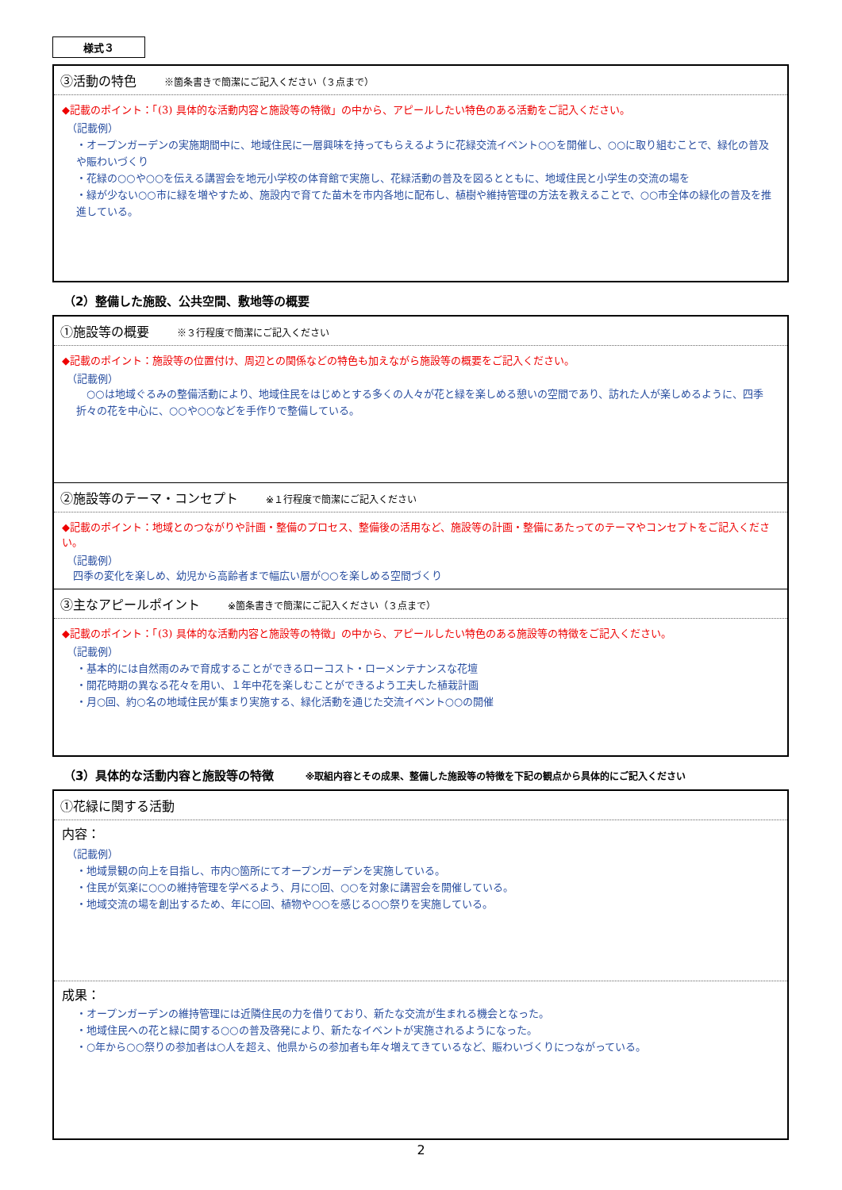様式３
③活動の特色 ※箇条書きで簡潔にご記入ください（３点まで）
◆記載のポイント：「(3) 具体的な活動内容と施設等の特徴」の中から、アピールしたい特色のある活動をご記入ください。
（記載例）
・オープンガーデンの実施期間中に、地域住民に一層興味を持ってもらえるように花緑交流イベント○○を開催し、○○に取り組むことで、緑化の普及や賑わいづくり
・花緑の○○や○○を伝える講習会を地元小学校の体育館で実施し、花緑活動の普及を図るとともに、地域住民と小学生の交流の場を
・緑が少ない○○市に緑を増やすため、施設内で育てた苗木を市内各地に配布し、植樹や維持管理の方法を教えることで、○○市全体の緑化の普及を推進している。
（2）整備した施設、公共空間、敷地等の概要
①施設等の概要 ※３行程度で簡潔にご記入ください
◆記載のポイント：施設等の位置付け、周辺との関係などの特色も加えながら施設等の概要をご記入ください。
（記載例）
　○○は地域ぐるみの整備活動により、地域住民をはじめとする多くの人々が花と緑を楽しめる憩いの空間であり、訪れた人が楽しめるように、四季折々の花を中心に、○○や○○などを手作りで整備している。
②施設等のテーマ・コンセプト ※１行程度で簡潔にご記入ください
◆記載のポイント：地域とのつながりや計画・整備のプロセス、整備後の活用など、施設等の計画・整備にあたってのテーマやコンセプトをご記入ください。
（記載例）
四季の変化を楽しめ、幼児から高齢者まで幅広い層が○○を楽しめる空間づくり
③主なアピールポイント ※箇条書きで簡潔にご記入ください（３点まで）
◆記載のポイント：「(3) 具体的な活動内容と施設等の特徴」の中から、アピールしたい特色のある施設等の特徴をご記入ください。
（記載例）
・基本的には自然雨のみで育成することができるローコスト・ローメンテナンスな花壇
・開花時期の異なる花々を用い、１年中花を楽しむことができるよう工夫した植栽計画
・月○回、約○名の地域住民が集まり実施する、緑化活動を通じた交流イベント○○の開催
（3）具体的な活動内容と施設等の特徴 ※取組内容とその成果、整備した施設等の特徴を下記の観点から具体的にご記入ください
①花緑に関する活動
内容：
（記載例）
・地域景観の向上を目指し、市内○箇所にてオープンガーデンを実施している。
・住民が気楽に○○の維持管理を学べるよう、月に○回、○○を対象に講習会を開催している。
・地域交流の場を創出するため、年に○回、植物や○○を感じる○○祭りを実施している。
成果：
・オープンガーデンの維持管理には近隣住民の力を借りており、新たな交流が生まれる機会となった。
・地域住民への花と緑に関する○○の普及啓発により、新たなイベントが実施されるようになった。
・○年から○○祭りの参加者は○人を超え、他県からの参加者も年々増えてきているなど、賑わいづくりにつながっている。
2